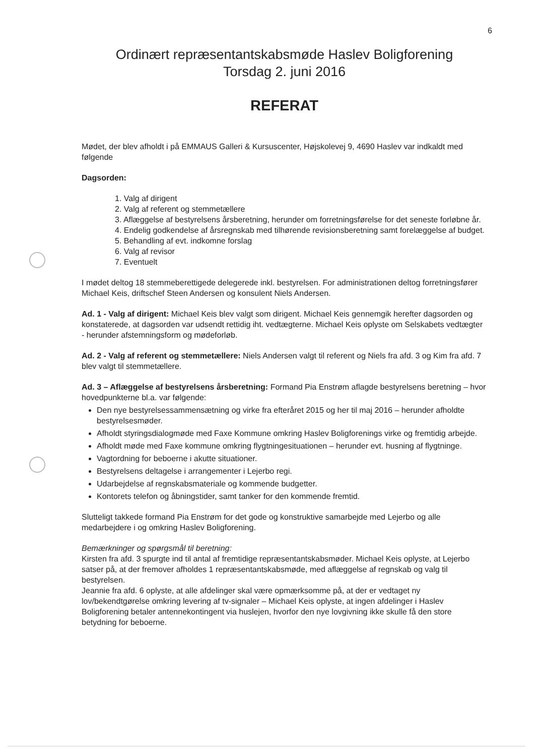6
Ordinært repræsentantskabsmøde Haslev Boligforening
Torsdag 2. juni 2016
REFERAT
Mødet, der blev afholdt i på EMMAUS Galleri & Kursuscenter, Højskolevej 9, 4690 Haslev var indkaldt med følgende
Dagsorden:
1. Valg af dirigent
2. Valg af referent og stemmetællere
3. Aflæggelse af bestyrelsens årsberetning, herunder om forretningsførelse for det seneste forløbne år.
4. Endelig godkendelse af årsregnskab med tilhørende revisionsberetning samt forelæggelse af budget.
5. Behandling af evt. indkomne forslag
6. Valg af revisor
7. Eventuelt
I mødet deltog 18 stemmeberettigede delegerede inkl. bestyrelsen. For administrationen deltog forretningsfører Michael Keis, driftschef Steen Andersen og konsulent Niels Andersen.
Ad. 1 - Valg af dirigent: Michael Keis blev valgt som dirigent. Michael Keis gennemgik herefter dagsorden og konstaterede, at dagsorden var udsendt rettidig iht. vedtægterne. Michael Keis oplyste om Selskabets vedtægter - herunder afstemningsform og mødeforløb.
Ad. 2 - Valg af referent og stemmetællere: Niels Andersen valgt til referent og Niels fra afd. 3 og Kim fra afd. 7 blev valgt til stemmetællere.
Ad. 3 – Aflæggelse af bestyrelsens årsberetning: Formand Pia Enstrøm aflagde bestyrelsens beretning – hvor hovedpunkterne bl.a. var følgende:
Den nye bestyrelsessammensætning og virke fra efteråret 2015 og her til maj 2016 – herunder afholdte bestyrelsesmøder.
Afholdt styringsdialogmøde med Faxe Kommune omkring Haslev Boligforenings virke og fremtidig arbejde.
Afholdt møde med Faxe kommune omkring flygtningesituationen – herunder evt. husning af flygtninge.
Vagtordning for beboerne i akutte situationer.
Bestyrelsens deltagelse i arrangementer i Lejerbo regi.
Udarbejdelse af regnskabsmateriale og kommende budgetter.
Kontorets telefon og åbningstider, samt tanker for den kommende fremtid.
Slutteligt takkede formand Pia Enstrøm for det gode og konstruktive samarbejde med Lejerbo og alle medarbejdere i og omkring Haslev Boligforening.
Bemærkninger og spørgsmål til beretning:
Kirsten fra afd. 3 spurgte ind til antal af fremtidige repræsentantskabsmøder. Michael Keis oplyste, at Lejerbo satser på, at der fremover afholdes 1 repræsentantskabsmøde, med aflæggelse af regnskab og valg til bestyrelsen.
Jeannie fra afd. 6 oplyste, at alle afdelinger skal være opmærksomme på, at der er vedtaget ny lov/bekendtgørelse omkring levering af tv-signaler – Michael Keis oplyste, at ingen afdelinger i Haslev Boligforening betaler antennekontingent via huslejen, hvorfor den nye lovgivning ikke skulle få den store betydning for beboerne.